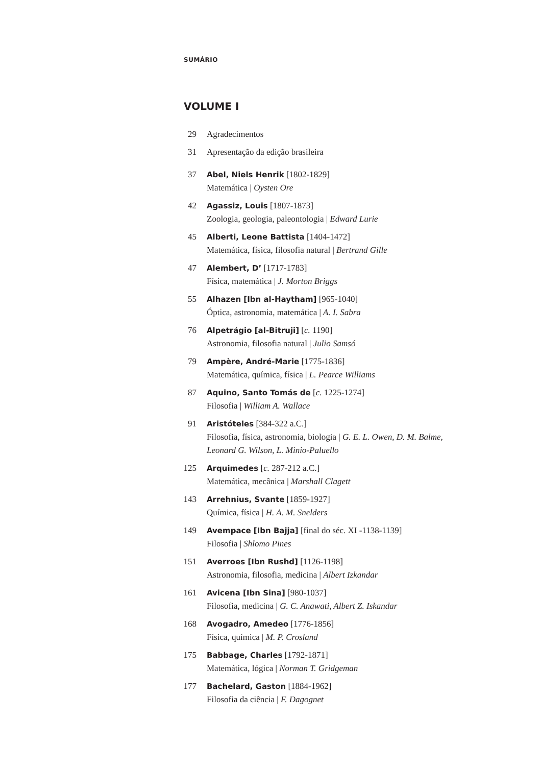SUMÁRIO
VOLUME I
29 Agradecimentos
31 Apresentação da edição brasileira
37 Abel, Niels Henrik [1802-1829]
Matemática | Oysten Ore
42 Agassiz, Louis [1807-1873]
Zoologia, geologia, paleontologia | Edward Lurie
45 Alberti, Leone Battista [1404-1472]
Matemática, física, filosofia natural | Bertrand Gille
47 Alembert, D’ [1717-1783]
Física, matemática | J. Morton Briggs
55 Alhazen [Ibn al-Haytham] [965-1040]
Óptica, astronomia, matemática | A. I. Sabra
76 Alpetrágio [al-Bitruji] [c. 1190]
Astronomia, filosofia natural | Julio Samsó
79 Ampère, André-Marie [1775-1836]
Matemática, química, física | L. Pearce Williams
87 Aquino, Santo Tomás de [c. 1225-1274]
Filosofia | William A. Wallace
91 Aristóteles [384-322 a.C.]
Filosofia, física, astronomia, biologia | G. E. L. Owen, D. M. Balme,
Leonard G. Wilson, L. Minio-Paluello
125 Arquimedes [c. 287-212 a.C.]
Matemática, mecânica | Marshall Clagett
143 Arrehnius, Svante [1859-1927]
Química, física | H. A. M. Snelders
149 Avempace [Ibn Bajja] [final do séc. XI -1138-1139]
Filosofia | Shlomo Pines
151 Averroes [Ibn Rushd] [1126-1198]
Astronomia, filosofia, medicina | Albert Izkandar
161 Avicena [Ibn Sina] [980-1037]
Filosofia, medicina | G. C. Anawati, Albert Z. Iskandar
168 Avogadro, Amedeo [1776-1856]
Física, química | M. P. Crosland
175 Babbage, Charles [1792-1871]
Matemática, lógica | Norman T. Gridgeman
177 Bachelard, Gaston [1884-1962]
Filosofia da ciência | F. Dagognet